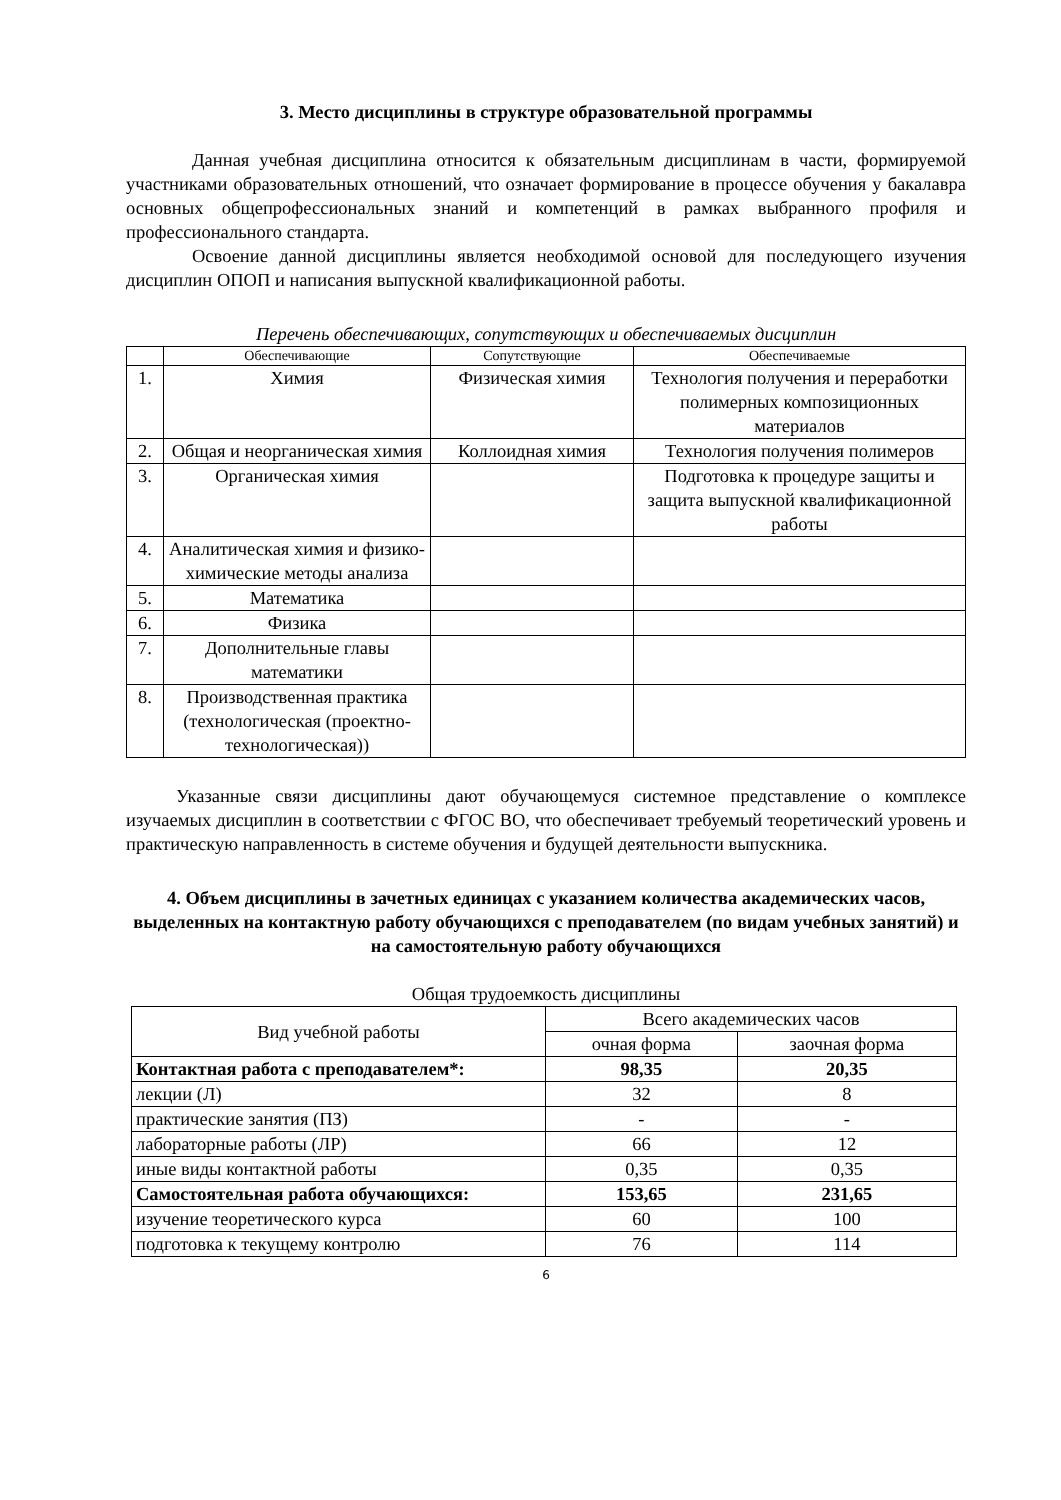3. Место дисциплины в структуре образовательной программы
Данная учебная дисциплина относится к обязательным дисциплинам в части, формируемой участниками образовательных отношений, что означает формирование в процессе обучения у бакалавра основных общепрофессиональных знаний и компетенций в рамках выбранного профиля и профессионального стандарта.
Освоение данной дисциплины является необходимой основой для последующего изучения дисциплин ОПОП и написания выпускной квалификационной работы.
Перечень обеспечивающих, сопутствующих и обеспечиваемых дисциплин
| | Обеспечивающие | Сопутствующие | Обеспечиваемые |
| --- | --- | --- | --- |
| 1. | Химия | Физическая химия | Технология получения и переработки полимерных композиционных материалов |
| 2. | Общая и неорганическая химия | Коллоидная химия | Технология получения полимеров |
| 3. | Органическая химия | | Подготовка к процедуре защиты и защита выпускной квалификационной работы |
| 4. | Аналитическая химия и физико-химические методы анализа | | |
| 5. | Математика | | |
| 6. | Физика | | |
| 7. | Дополнительные главы математики | | |
| 8. | Производственная практика (технологическая (проектно-технологическая)) | | |
Указанные связи дисциплины дают обучающемуся системное представление о комплексе изучаемых дисциплин в соответствии с ФГОС ВО, что обеспечивает требуемый теоретический уровень и практическую направленность в системе обучения и будущей деятельности выпускника.
4. Объем дисциплины в зачетных единицах с указанием количества академических часов, выделенных на контактную работу обучающихся с преподавателем (по видам учебных занятий) и на самостоятельную работу обучающихся
Общая трудоемкость дисциплины
| Вид учебной работы | Всего академических часов | |
| --- | --- | --- |
| | очная форма | заочная форма |
| Контактная работа с преподавателем*: | 98,35 | 20,35 |
| лекции (Л) | 32 | 8 |
| практические занятия (ПЗ) | - | - |
| лабораторные работы (ЛР) | 66 | 12 |
| иные виды контактной работы | 0,35 | 0,35 |
| Самостоятельная работа обучающихся: | 153,65 | 231,65 |
| изучение теоретического курса | 60 | 100 |
| подготовка к текущему контролю | 76 | 114 |
6